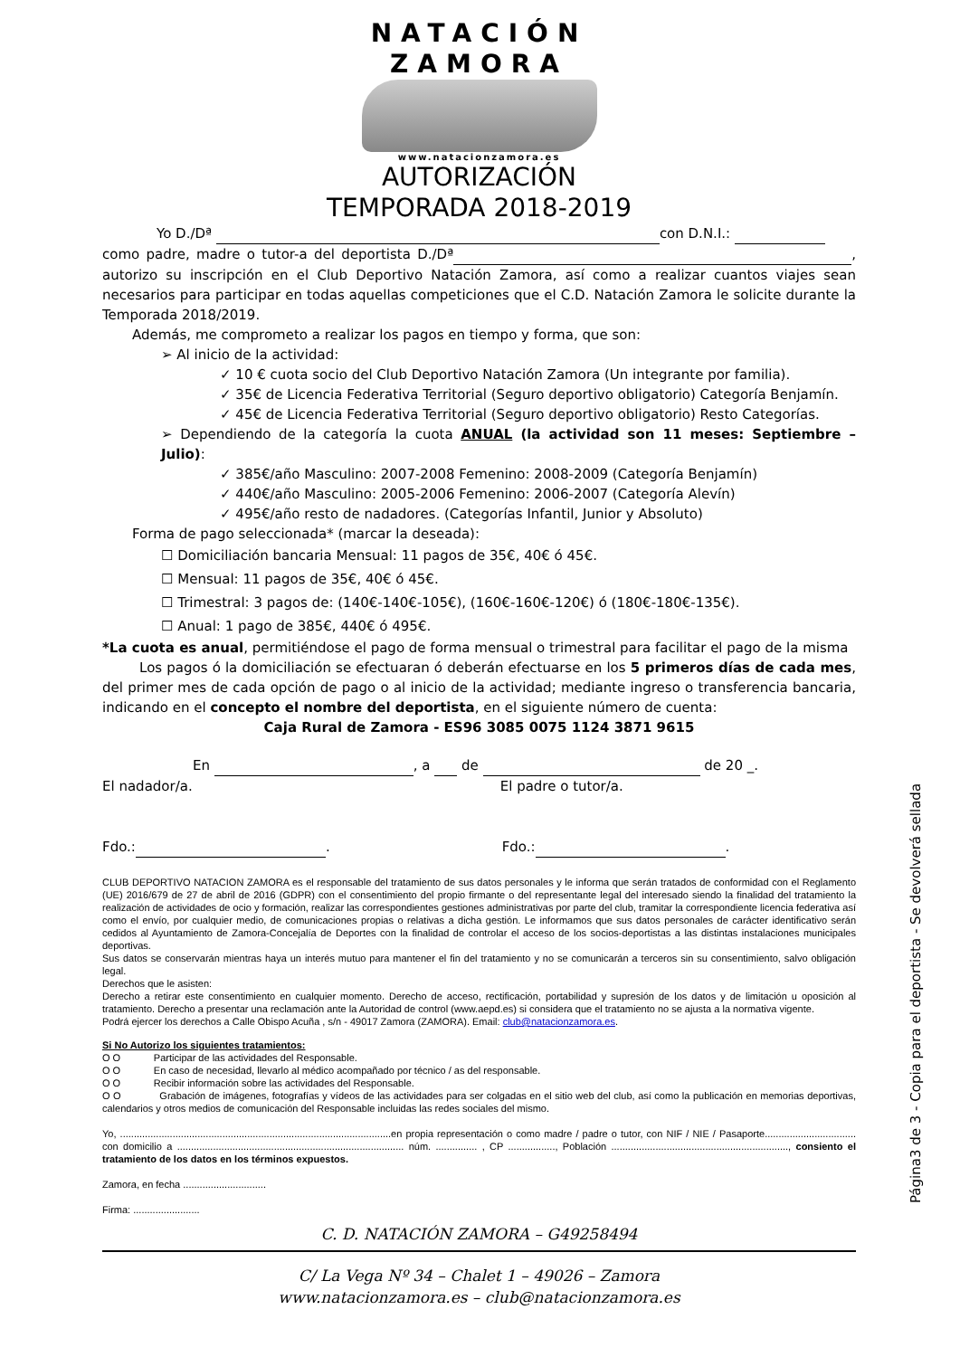NATACIÓN
ZAMORA
www.natacionzamora.es
AUTORIZACIÓN
TEMPORADA 2018-2019
Yo D./Dª con D.N.I.:
como padre, madre o tutor-a del deportista D./Dª , autorizo su inscripción en el Club Deportivo Natación Zamora, así como a realizar cuantos viajes sean necesarios para participar en todas aquellas competiciones que el C.D. Natación Zamora le solicite durante la Temporada 2018/2019.
Además, me comprometo a realizar los pagos en tiempo y forma, que son:
➢ Al inicio de la actividad:
✓ 10 € cuota socio del Club Deportivo Natación Zamora (Un integrante por familia).
✓ 35€ de Licencia Federativa Territorial (Seguro deportivo obligatorio) Categoría Benjamín.
✓ 45€ de Licencia Federativa Territorial (Seguro deportivo obligatorio) Resto Categorías.
➢ Dependiendo de la categoría la cuota ANUAL (la actividad son 11 meses: Septiembre – Julio):
✓ 385€/año Masculino: 2007-2008 Femenino: 2008-2009 (Categoría Benjamín)
✓ 440€/año Masculino: 2005-2006 Femenino: 2006-2007 (Categoría Alevín)
✓ 495€/año resto de nadadores. (Categorías Infantil, Junior y Absoluto)
Forma de pago seleccionada* (marcar la deseada):
☐ Domiciliación bancaria Mensual: 11 pagos de 35€, 40€ ó 45€.
☐ Mensual: 11 pagos de 35€, 40€ ó 45€.
☐ Trimestral: 3 pagos de: (140€-140€-105€), (160€-160€-120€) ó (180€-180€-135€).
☐ Anual: 1 pago de 385€, 440€ ó 495€.
*La cuota es anual, permitiéndose el pago de forma mensual o trimestral para facilitar el pago de la misma
Los pagos ó la domiciliación se efectuaran ó deberán efectuarse en los 5 primeros días de cada mes, del primer mes de cada opción de pago o al inicio de la actividad; mediante ingreso o transferencia bancaria, indicando en el concepto el nombre del deportista, en el siguiente número de cuenta:
Caja Rural de Zamora - ES96 3085 0075 1124 3871 9615
En , a de de 20 _.
El nadador/a. El padre o tutor/a.
Fdo.: . Fdo.: .
CLUB DEPORTIVO NATACION ZAMORA es el responsable del tratamiento de sus datos personales y le informa que serán tratados de conformidad con el Reglamento (UE) 2016/679 de 27 de abril de 2016 (GDPR) con el consentimiento del propio firmante o del representante legal del interesado siendo la finalidad del tratamiento la realización de actividades de ocio y formación, realizar las correspondientes gestiones administrativas por parte del club, tramitar la correspondiente licencia federativa así como el envío, por cualquier medio, de comunicaciones propias o relativas a dicha gestión. Le informamos que sus datos personales de carácter identificativo serán cedidos al Ayuntamiento de Zamora-Concejalía de Deportes con la finalidad de controlar el acceso de los socios-deportistas a las distintas instalaciones municipales deportivas.
Sus datos se conservarán mientras haya un interés mutuo para mantener el fin del tratamiento y no se comunicarán a terceros sin su consentimiento, salvo obligación legal.
Derechos que le asisten:
Derecho a retirar este consentimiento en cualquier momento. Derecho de acceso, rectificación, portabilidad y supresión de los datos y de limitación u oposición al tratamiento. Derecho a presentar una reclamación ante la Autoridad de control (www.aepd.es) si considera que el tratamiento no se ajusta a la normativa vigente.
Podrá ejercer los derechos a Calle Obispo Acuña , s/n - 49017 Zamora (ZAMORA). Email: club@natacionzamora.es.
Si No Autorizo los siguientes tratamientos:
O O Participar de las actividades del Responsable.
O O En caso de necesidad, llevarlo al médico acompañado por técnico / as del responsable.
O O Recibir información sobre las actividades del Responsable.
O O Grabación de imágenes, fotografías y vídeos de las actividades para ser colgadas en el sitio web del club, así como la publicación en memorias deportivas, calendarios y otros medios de comunicación del Responsable incluidas las redes sociales del mismo.
Yo, ..................................................................................................en propia representación o como madre / padre o tutor, con NIF / NIE / Pasaporte................................. con domicilio a .................................................................................. núm. ............... , CP ................., Población ................................................................, consiento el tratamiento de los datos en los términos expuestos.
Zamora, en fecha ..............................
Firma: ........................
C. D. NATACIÓN ZAMORA – G49258494
C/ La Vega Nº 34 – Chalet 1 – 49026 – Zamora
www.natacionzamora.es – club@natacionzamora.es
Página3 de 3 - Copia para el deportista - Se devolverá sellada